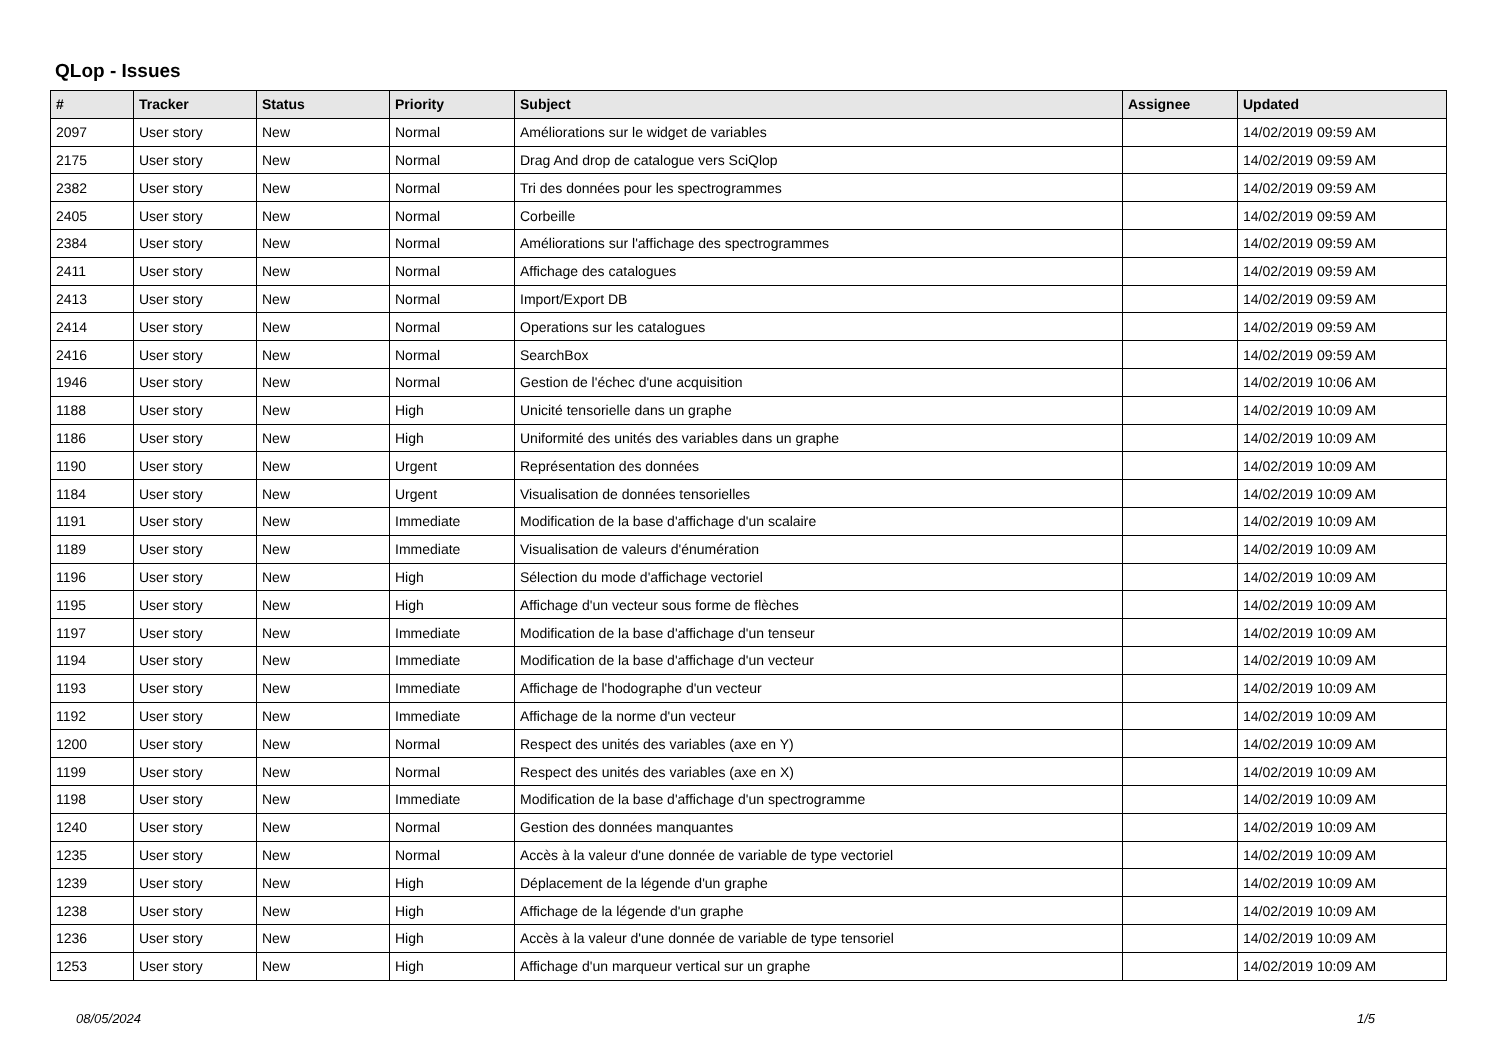QLop - Issues
| # | Tracker | Status | Priority | Subject | Assignee | Updated |
| --- | --- | --- | --- | --- | --- | --- |
| 2097 | User story | New | Normal | Améliorations sur le widget de variables | | 14/02/2019 09:59 AM |
| 2175 | User story | New | Normal | Drag And drop de catalogue vers SciQlop | | 14/02/2019 09:59 AM |
| 2382 | User story | New | Normal | Tri des données pour les spectrogrammes | | 14/02/2019 09:59 AM |
| 2405 | User story | New | Normal | Corbeille | | 14/02/2019 09:59 AM |
| 2384 | User story | New | Normal | Améliorations sur l'affichage des spectrogrammes | | 14/02/2019 09:59 AM |
| 2411 | User story | New | Normal | Affichage des catalogues | | 14/02/2019 09:59 AM |
| 2413 | User story | New | Normal | Import/Export DB | | 14/02/2019 09:59 AM |
| 2414 | User story | New | Normal | Operations sur les catalogues | | 14/02/2019 09:59 AM |
| 2416 | User story | New | Normal | SearchBox | | 14/02/2019 09:59 AM |
| 1946 | User story | New | Normal | Gestion de l'échec d'une acquisition | | 14/02/2019 10:06 AM |
| 1188 | User story | New | High | Unicité tensorielle dans un graphe | | 14/02/2019 10:09 AM |
| 1186 | User story | New | High | Uniformité des unités des variables dans un graphe | | 14/02/2019 10:09 AM |
| 1190 | User story | New | Urgent | Représentation des données | | 14/02/2019 10:09 AM |
| 1184 | User story | New | Urgent | Visualisation de données tensorielles | | 14/02/2019 10:09 AM |
| 1191 | User story | New | Immediate | Modification de la base d'affichage d'un scalaire | | 14/02/2019 10:09 AM |
| 1189 | User story | New | Immediate | Visualisation de valeurs d'énumération | | 14/02/2019 10:09 AM |
| 1196 | User story | New | High | Sélection du mode d'affichage vectoriel | | 14/02/2019 10:09 AM |
| 1195 | User story | New | High | Affichage d'un vecteur sous forme de flèches | | 14/02/2019 10:09 AM |
| 1197 | User story | New | Immediate | Modification de la base d'affichage d'un tenseur | | 14/02/2019 10:09 AM |
| 1194 | User story | New | Immediate | Modification de la base d'affichage d'un vecteur | | 14/02/2019 10:09 AM |
| 1193 | User story | New | Immediate | Affichage de l'hodographe d'un vecteur | | 14/02/2019 10:09 AM |
| 1192 | User story | New | Immediate | Affichage de la norme d'un vecteur | | 14/02/2019 10:09 AM |
| 1200 | User story | New | Normal | Respect des unités des variables (axe en Y) | | 14/02/2019 10:09 AM |
| 1199 | User story | New | Normal | Respect des unités des variables (axe en X) | | 14/02/2019 10:09 AM |
| 1198 | User story | New | Immediate | Modification de la base d'affichage d'un spectrogramme | | 14/02/2019 10:09 AM |
| 1240 | User story | New | Normal | Gestion des données manquantes | | 14/02/2019 10:09 AM |
| 1235 | User story | New | Normal | Accès à la valeur d'une donnée de variable de type vectoriel | | 14/02/2019 10:09 AM |
| 1239 | User story | New | High | Déplacement de la légende d'un graphe | | 14/02/2019 10:09 AM |
| 1238 | User story | New | High | Affichage de la légende d'un graphe | | 14/02/2019 10:09 AM |
| 1236 | User story | New | High | Accès à la valeur d'une donnée de variable de type tensoriel | | 14/02/2019 10:09 AM |
| 1253 | User story | New | High | Affichage d'un marqueur vertical sur un graphe | | 14/02/2019 10:09 AM |
08/05/2024 1/5